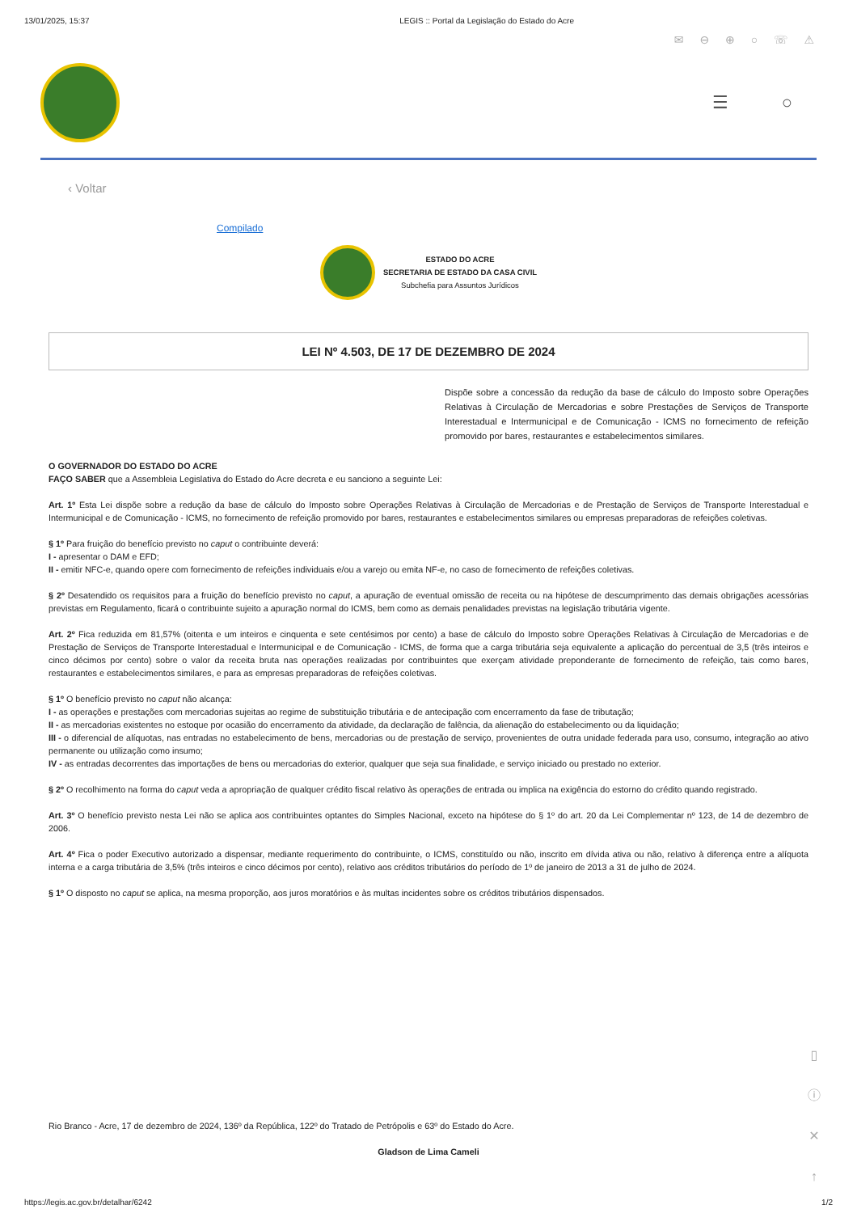13/01/2025, 15:37 LEGIS :: Portal da Legislação do Estado do Acre
✉ ⊖ ⊕ ○ ☏ ⚠
☰ ○
‹ Voltar
Compilado
ESTADO DO ACRE
SECRETARIA DE ESTADO DA CASA CIVIL
Subchefia para Assuntos Jurídicos
LEI Nº 4.503, DE 17 DE DEZEMBRO DE 2024
Dispõe sobre a concessão da redução da base de cálculo do Imposto sobre Operações Relativas à Circulação de Mercadorias e sobre Prestações de Serviços de Transporte Interestadual e Intermunicipal e de Comunicação - ICMS no fornecimento de refeição promovido por bares, restaurantes e estabelecimentos similares.
O GOVERNADOR DO ESTADO DO ACRE
FAÇO SABER que a Assembleia Legislativa do Estado do Acre decreta e eu sanciono a seguinte Lei:
Art. 1º Esta Lei dispõe sobre a redução da base de cálculo do Imposto sobre Operações Relativas à Circulação de Mercadorias e de Prestação de Serviços de Transporte Interestadual e Intermunicipal e de Comunicação - ICMS, no fornecimento de refeição promovido por bares, restaurantes e estabelecimentos similares ou empresas preparadoras de refeições coletivas.
§ 1º Para fruição do benefício previsto no caput o contribuinte deverá:
I - apresentar o DAM e EFD;
II - emitir NFC-e, quando opere com fornecimento de refeições individuais e/ou a varejo ou emita NF-e, no caso de fornecimento de refeições coletivas.
§ 2º Desatendido os requisitos para a fruição do benefício previsto no caput, a apuração de eventual omissão de receita ou na hipótese de descumprimento das demais obrigações acessórias previstas em Regulamento, ficará o contribuinte sujeito a apuração normal do ICMS, bem como as demais penalidades previstas na legislação tributária vigente.
Art. 2º Fica reduzida em 81,57% (oitenta e um inteiros e cinquenta e sete centésimos por cento) a base de cálculo do Imposto sobre Operações Relativas à Circulação de Mercadorias e de Prestação de Serviços de Transporte Interestadual e Intermunicipal e de Comunicação - ICMS, de forma que a carga tributária seja equivalente a aplicação do percentual de 3,5 (três inteiros e cinco décimos por cento) sobre o valor da receita bruta nas operações realizadas por contribuintes que exerçam atividade preponderante de fornecimento de refeição, tais como bares, restaurantes e estabelecimentos similares, e para as empresas preparadoras de refeições coletivas.
§ 1º O benefício previsto no caput não alcança:
I - as operações e prestações com mercadorias sujeitas ao regime de substituição tributária e de antecipação com encerramento da fase de tributação;
II - as mercadorias existentes no estoque por ocasião do encerramento da atividade, da declaração de falência, da alienação do estabelecimento ou da liquidação;
III - o diferencial de alíquotas, nas entradas no estabelecimento de bens, mercadorias ou de prestação de serviço, provenientes de outra unidade federada para uso, consumo, integração ao ativo permanente ou utilização como insumo;
IV - as entradas decorrentes das importações de bens ou mercadorias do exterior, qualquer que seja sua finalidade, e serviço iniciado ou prestado no exterior.
§ 2º O recolhimento na forma do caput veda a apropriação de qualquer crédito fiscal relativo às operações de entrada ou implica na exigência do estorno do crédito quando registrado.
Art. 3º O benefício previsto nesta Lei não se aplica aos contribuintes optantes do Simples Nacional, exceto na hipótese do § 1º do art. 20 da Lei Complementar nº 123, de 14 de dezembro de 2006.
Art. 4º Fica o poder Executivo autorizado a dispensar, mediante requerimento do contribuinte, o ICMS, constituído ou não, inscrito em dívida ativa ou não, relativo à diferença entre a alíquota interna e a carga tributária de 3,5% (três inteiros e cinco décimos por cento), relativo aos créditos tributários do período de 1º de janeiro de 2013 a 31 de julho de 2024.
§ 1º O disposto no caput se aplica, na mesma proporção, aos juros moratórios e às multas incidentes sobre os créditos tributários dispensados.
Rio Branco - Acre, 17 de dezembro de 2024, 136º da República, 122º do Tratado de Petrópolis e 63º do Estado do Acre.
Gladson de Lima Cameli
▯
ⓘ
✕
↑
https://legis.ac.gov.br/detalhar/6242 1/2